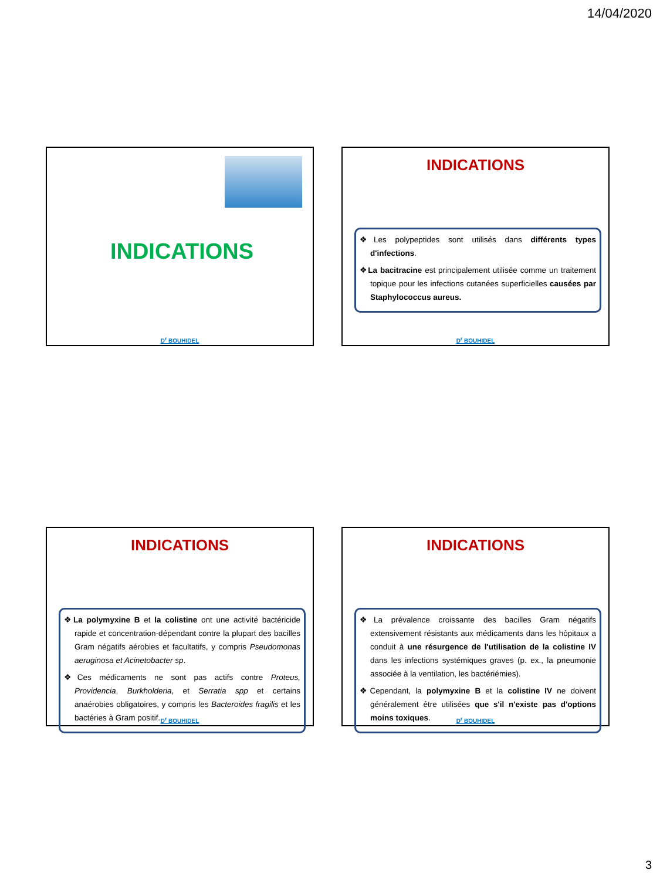14/04/2020
INDICATIONS
D<sup>r</sup> BOUHIDEL
INDICATIONS
❖Les polypeptides sont utilisés dans différents types d'infections.
❖La bacitracine est principalement utilisée comme un traitement topique pour les infections cutanées superficielles causées par Staphylococcus aureus.
D<sup>r</sup> BOUHIDEL
INDICATIONS
❖La polymyxine B et la colistine ont une activité bactéricide rapide et concentration-dépendant contre la plupart des bacilles Gram négatifs aérobies et facultatifs, y compris Pseudomonas aeruginosa et Acinetobacter sp.
❖Ces médicaments ne sont pas actifs contre Proteus, Providencia, Burkholderia, et Serratia spp et certains anaérobies obligatoires, y compris les Bacteroides fragilis et les bactéries à Gram positif.
D<sup>r</sup> BOUHIDEL
INDICATIONS
❖La prévalence croissante des bacilles Gram négatifs extensivement résistants aux médicaments dans les hôpitaux a conduit à une résurgence de l'utilisation de la colistine IV dans les infections systémiques graves (p. ex., la pneumonie associée à la ventilation, les bactériémies).
❖Cependant, la polymyxine B et la colistine IV ne doivent généralement être utilisées que s'il n'existe pas d'options moins toxiques.
D<sup>r</sup> BOUHIDEL
3